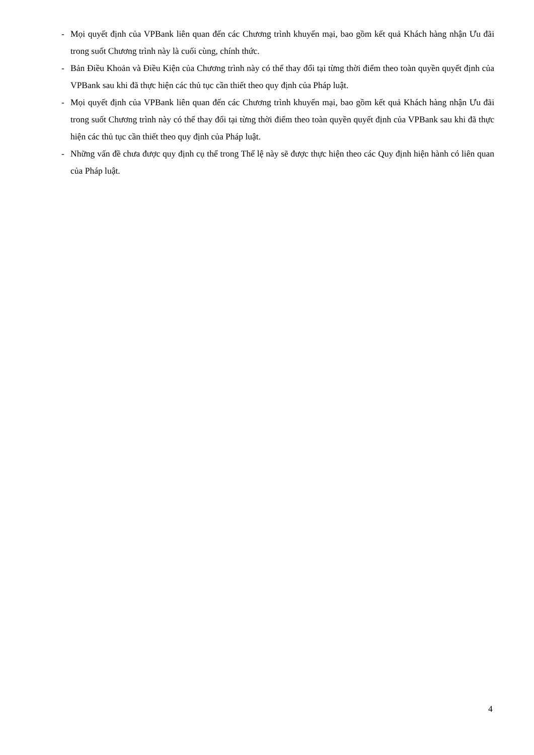- Mọi quyết định của VPBank liên quan đến các Chương trình khuyến mại, bao gồm kết quả Khách hàng nhận Ưu đãi trong suốt Chương trình này là cuối cùng, chính thức.
- Bản Điều Khoản và Điều Kiện của Chương trình này có thể thay đổi tại từng thời điểm theo toàn quyền quyết định của VPBank sau khi đã thực hiện các thủ tục cần thiết theo quy định của Pháp luật.
- Mọi quyết định của VPBank liên quan đến các Chương trình khuyến mại, bao gồm kết quả Khách hàng nhận Ưu đãi trong suốt Chương trình này có thể thay đổi tại từng thời điểm theo toàn quyền quyết định của VPBank sau khi đã thực hiện các thủ tục cần thiết theo quy định của Pháp luật.
- Những vấn đề chưa được quy định cụ thể trong Thể lệ này sẽ được thực hiện theo các Quy định hiện hành có liên quan của Pháp luật.
4